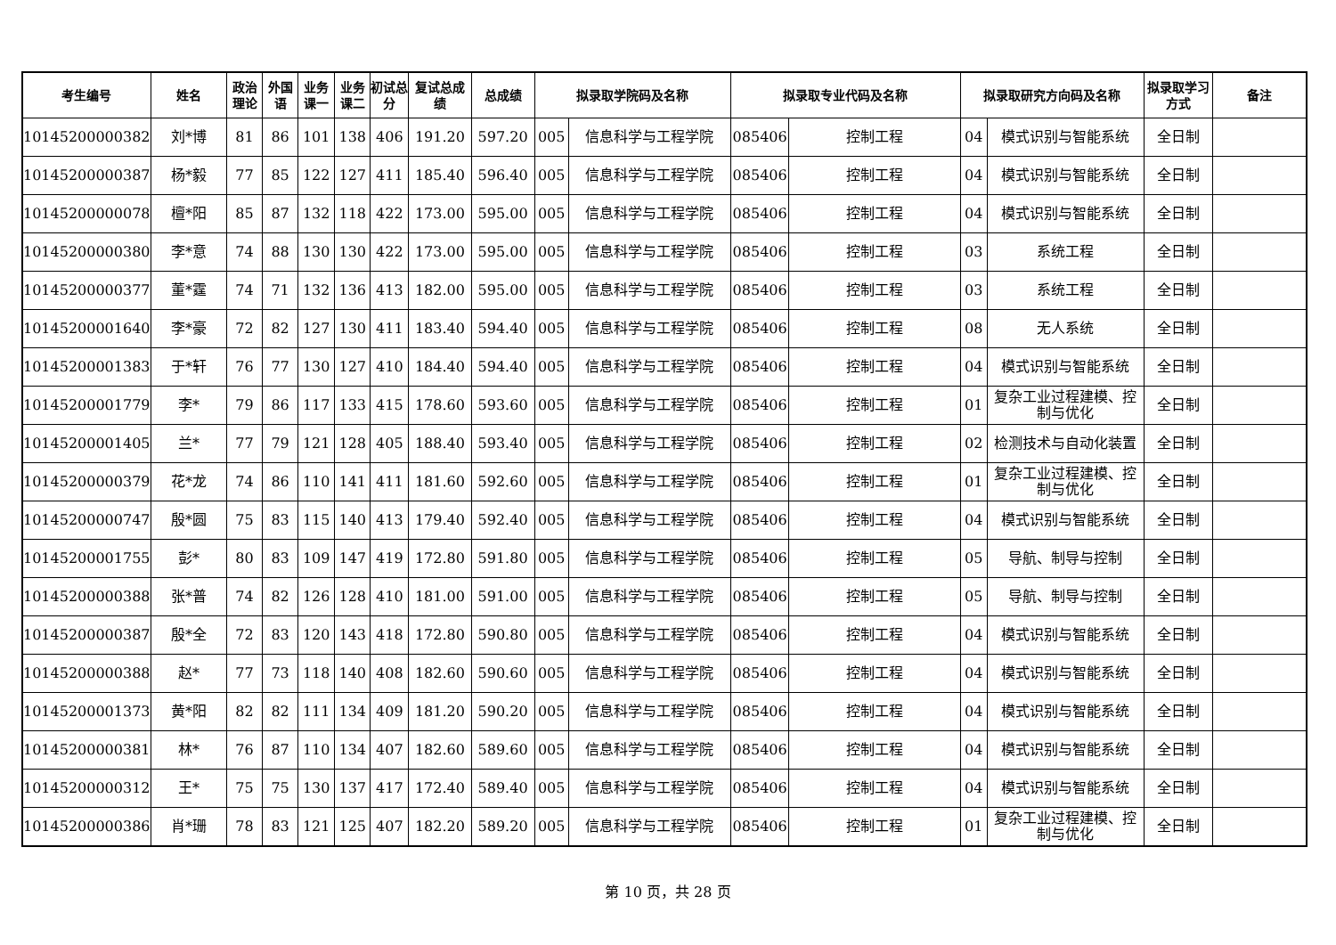| 考生编号 | 姓名 | 政治理论 | 外国语 | 业务课一 | 业务课二 | 初试总分 | 复试总成绩 | 总成绩 | 拟录取学院码及名称 | | 拟录取专业代码及名称 | | 拟录取研究方向码及名称 | | 拟录取学习方式 | 备注 |
| --- | --- | --- | --- | --- | --- | --- | --- | --- | --- | --- | --- | --- | --- | --- | --- | --- |
| 101452000003825 | 刘*博 | 81 | 86 | 101 | 138 | 406 | 191.20 | 597.20 | 005 | 信息科学与工程学院 | 085406 | 控制工程 | 04 | 模式识别与智能系统 | 全日制 | |
| 101452000003874 | 杨*毅 | 77 | 85 | 122 | 127 | 411 | 185.40 | 596.40 | 005 | 信息科学与工程学院 | 085406 | 控制工程 | 04 | 模式识别与智能系统 | 全日制 | |
| 101452000000784 | 檀*阳 | 85 | 87 | 132 | 118 | 422 | 173.00 | 595.00 | 005 | 信息科学与工程学院 | 085406 | 控制工程 | 04 | 模式识别与智能系统 | 全日制 | |
| 101452000003807 | 李*意 | 74 | 88 | 130 | 130 | 422 | 173.00 | 595.00 | 005 | 信息科学与工程学院 | 085406 | 控制工程 | 03 | 系统工程 | 全日制 | |
| 101452000003779 | 董*霆 | 74 | 71 | 132 | 136 | 413 | 182.00 | 595.00 | 005 | 信息科学与工程学院 | 085406 | 控制工程 | 03 | 系统工程 | 全日制 | |
| 101452000016404 | 李*豪 | 72 | 82 | 127 | 130 | 411 | 183.40 | 594.40 | 005 | 信息科学与工程学院 | 085406 | 控制工程 | 08 | 无人系统 | 全日制 | |
| 101452000013837 | 于*轩 | 76 | 77 | 130 | 127 | 410 | 184.40 | 594.40 | 005 | 信息科学与工程学院 | 085406 | 控制工程 | 04 | 模式识别与智能系统 | 全日制 | |
| 101452000017794 | 李* | 79 | 86 | 117 | 133 | 415 | 178.60 | 593.60 | 005 | 信息科学与工程学院 | 085406 | 控制工程 | 01 | 复杂工业过程建模、控制与优化 | 全日制 | |
| 101452000014056 | 兰* | 77 | 79 | 121 | 128 | 405 | 188.40 | 593.40 | 005 | 信息科学与工程学院 | 085406 | 控制工程 | 02 | 检测技术与自动化装置 | 全日制 | |
| 101452000003797 | 花*龙 | 74 | 86 | 110 | 141 | 411 | 181.60 | 592.60 | 005 | 信息科学与工程学院 | 085406 | 控制工程 | 01 | 复杂工业过程建模、控制与优化 | 全日制 | |
| 101452000007470 | 殷*圆 | 75 | 83 | 115 | 140 | 413 | 179.40 | 592.40 | 005 | 信息科学与工程学院 | 085406 | 控制工程 | 04 | 模式识别与智能系统 | 全日制 | |
| 101452000017559 | 彭* | 80 | 83 | 109 | 147 | 419 | 172.80 | 591.80 | 005 | 信息科学与工程学院 | 085406 | 控制工程 | 05 | 导航、制导与控制 | 全日制 | |
| 101452000003883 | 张*普 | 74 | 82 | 126 | 128 | 410 | 181.00 | 591.00 | 005 | 信息科学与工程学院 | 085406 | 控制工程 | 05 | 导航、制导与控制 | 全日制 | |
| 101452000003877 | 殷*全 | 72 | 83 | 120 | 143 | 418 | 172.80 | 590.80 | 005 | 信息科学与工程学院 | 085406 | 控制工程 | 04 | 模式识别与智能系统 | 全日制 | |
| 101452000003889 | 赵* | 77 | 73 | 118 | 140 | 408 | 182.60 | 590.60 | 005 | 信息科学与工程学院 | 085406 | 控制工程 | 04 | 模式识别与智能系统 | 全日制 | |
| 101452000013733 | 黄*阳 | 82 | 82 | 111 | 134 | 409 | 181.20 | 590.20 | 005 | 信息科学与工程学院 | 085406 | 控制工程 | 04 | 模式识别与智能系统 | 全日制 | |
| 101452000003816 | 林* | 76 | 87 | 110 | 134 | 407 | 182.60 | 589.60 | 005 | 信息科学与工程学院 | 085406 | 控制工程 | 04 | 模式识别与智能系统 | 全日制 | |
| 101452000003127 | 王* | 75 | 75 | 130 | 137 | 417 | 172.40 | 589.40 | 005 | 信息科学与工程学院 | 085406 | 控制工程 | 04 | 模式识别与智能系统 | 全日制 | |
| 101452000003868 | 肖*珊 | 78 | 83 | 121 | 125 | 407 | 182.20 | 589.20 | 005 | 信息科学与工程学院 | 085406 | 控制工程 | 01 | 复杂工业过程建模、控制与优化 | 全日制 | |
第 10 页，共 28 页